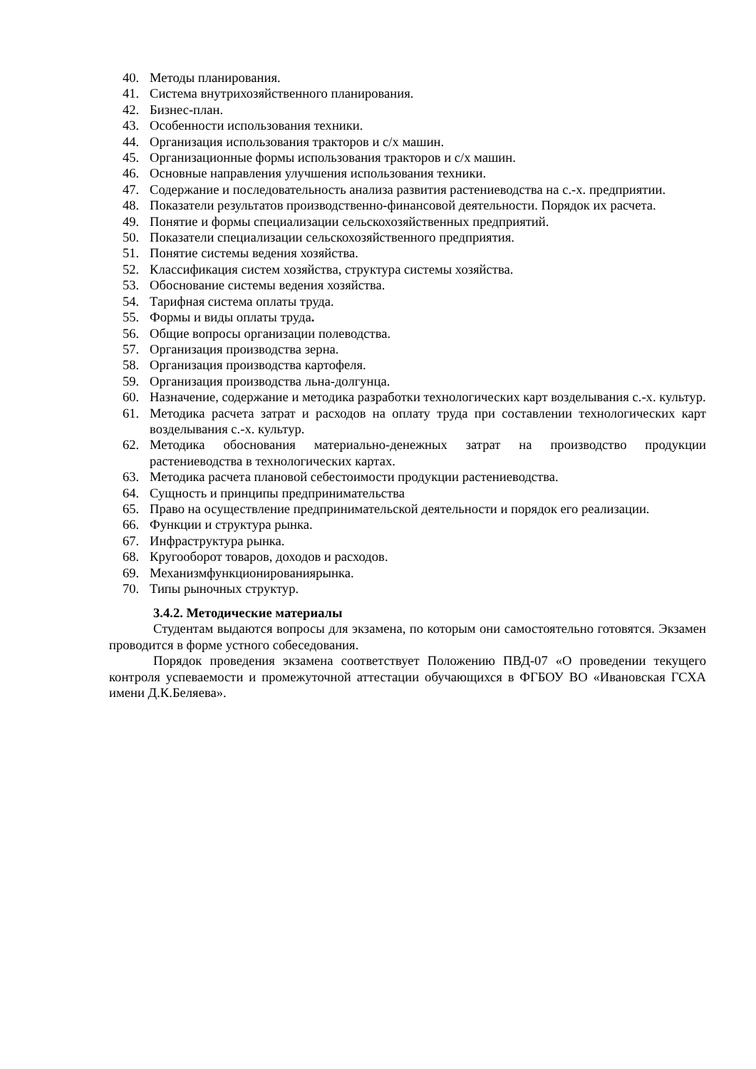40. Методы планирования.
41. Система внутрихозяйственного планирования.
42. Бизнес-план.
43. Особенности использования техники.
44. Организация использования тракторов и с/х машин.
45. Организационные формы использования тракторов и с/х машин.
46. Основные направления улучшения использования техники.
47. Содержание и последовательность анализа развития растениеводства на с.-х. предприятии.
48. Показатели результатов производственно-финансовой деятельности. Порядок их расчета.
49. Понятие и формы специализации сельскохозяйственных предприятий.
50. Показатели специализации сельскохозяйственного предприятия.
51. Понятие системы ведения хозяйства.
52. Классификация систем хозяйства, структура системы хозяйства.
53. Обоснование системы ведения хозяйства.
54. Тарифная система оплаты труда.
55. Формы и виды оплаты труда.
56. Общие вопросы организации полеводства.
57. Организация производства зерна.
58. Организация производства картофеля.
59. Организация производства льна-долгунца.
60. Назначение, содержание и методика разработки технологических карт возделывания с.-х. культур.
61. Методика расчета затрат и расходов на оплату труда при составлении технологических карт возделывания с.-х. культур.
62. Методика обоснования материально-денежных затрат на производство продукции растениеводства в технологических картах.
63. Методика расчета плановой себестоимости продукции растениеводства.
64. Сущность и принципы предпринимательства
65. Право на осуществление предпринимательской деятельности и порядок его реализации.
66. Функции и структура рынка.
67. Инфраструктура рынка.
68. Кругооборот товаров, доходов и расходов.
69. Механизмфункционированиярынка.
70. Типы рыночных структур.
3.4.2. Методические материалы
Студентам выдаются вопросы для экзамена, по которым они самостоятельно готовятся. Экзамен проводится в форме устного собеседования.
Порядок проведения экзамена соответствует Положению ПВД-07 «О проведении текущего контроля успеваемости и промежуточной аттестации обучающихся в ФГБОУ ВО «Ивановская ГСХА имени Д.К.Беляева».